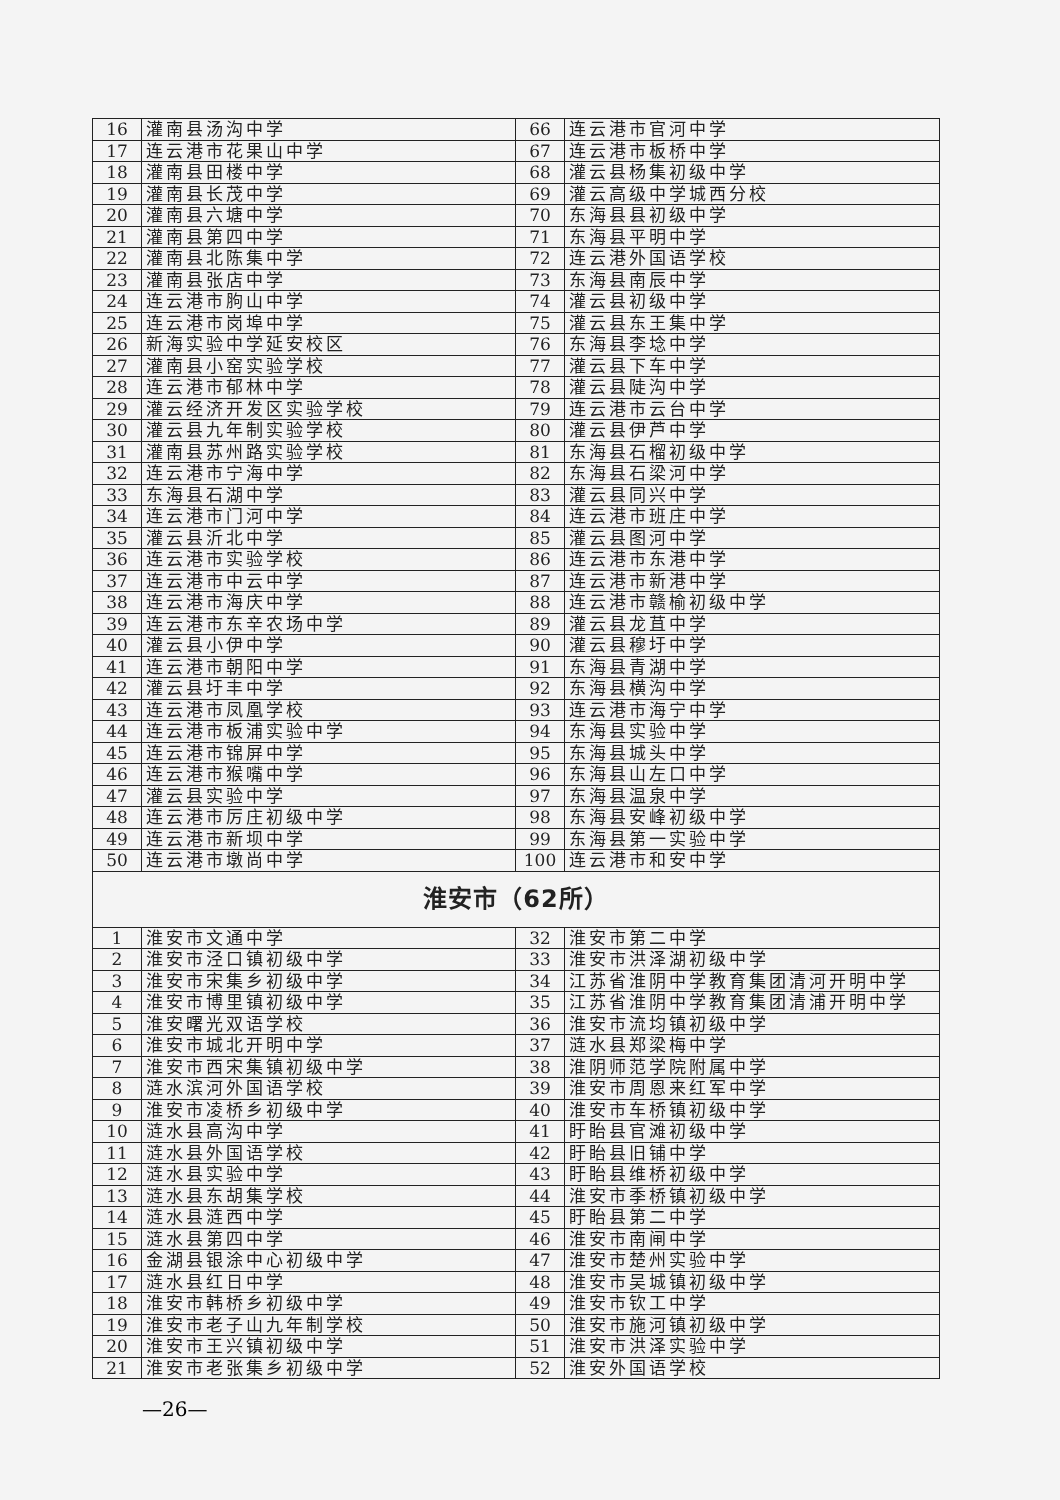| 16 | 灌南县汤沟中学 | 66 | 连云港市官河中学 |
| 17 | 连云港市花果山中学 | 67 | 连云港市板桥中学 |
| 18 | 灌南县田楼中学 | 68 | 灌云县杨集初级中学 |
| 19 | 灌南县长茂中学 | 69 | 灌云高级中学城西分校 |
| 20 | 灌南县六塘中学 | 70 | 东海县县初级中学 |
| 21 | 灌南县第四中学 | 71 | 东海县平明中学 |
| 22 | 灌南县北陈集中学 | 72 | 连云港外国语学校 |
| 23 | 灌南县张店中学 | 73 | 东海县南辰中学 |
| 24 | 连云港市朐山中学 | 74 | 灌云县初级中学 |
| 25 | 连云港市岗埠中学 | 75 | 灌云县东王集中学 |
| 26 | 新海实验中学延安校区 | 76 | 东海县李埝中学 |
| 27 | 灌南县小窑实验学校 | 77 | 灌云县下车中学 |
| 28 | 连云港市郁林中学 | 78 | 灌云县陡沟中学 |
| 29 | 灌云经济开发区实验学校 | 79 | 连云港市云台中学 |
| 30 | 灌云县九年制实验学校 | 80 | 灌云县伊芦中学 |
| 31 | 灌南县苏州路实验学校 | 81 | 东海县石榴初级中学 |
| 32 | 连云港市宁海中学 | 82 | 东海县石梁河中学 |
| 33 | 东海县石湖中学 | 83 | 灌云县同兴中学 |
| 34 | 连云港市门河中学 | 84 | 连云港市班庄中学 |
| 35 | 灌云县沂北中学 | 85 | 灌云县图河中学 |
| 36 | 连云港市实验学校 | 86 | 连云港市东港中学 |
| 37 | 连云港市中云中学 | 87 | 连云港市新港中学 |
| 38 | 连云港市海庆中学 | 88 | 连云港市赣榆初级中学 |
| 39 | 连云港市东辛农场中学 | 89 | 灌云县龙苴中学 |
| 40 | 灌云县小伊中学 | 90 | 灌云县穆圩中学 |
| 41 | 连云港市朝阳中学 | 91 | 东海县青湖中学 |
| 42 | 灌云县圩丰中学 | 92 | 东海县横沟中学 |
| 43 | 连云港市凤凰学校 | 93 | 连云港市海宁中学 |
| 44 | 连云港市板浦实验中学 | 94 | 东海县实验中学 |
| 45 | 连云港市锦屏中学 | 95 | 东海县城头中学 |
| 46 | 连云港市猴嘴中学 | 96 | 东海县山左口中学 |
| 47 | 灌云县实验中学 | 97 | 东海县温泉中学 |
| 48 | 连云港市厉庄初级中学 | 98 | 东海县安峰初级中学 |
| 49 | 连云港市新坝中学 | 99 | 东海县第一实验中学 |
| 50 | 连云港市墩尚中学 | 100 | 连云港市和安中学 |
| 淮安市（62所） | | | |
| 1 | 淮安市文通中学 | 32 | 淮安市第二中学 |
| 2 | 淮安市泾口镇初级中学 | 33 | 淮安市洪泽湖初级中学 |
| 3 | 淮安市宋集乡初级中学 | 34 | 江苏省淮阴中学教育集团清河开明中学 |
| 4 | 淮安市博里镇初级中学 | 35 | 江苏省淮阴中学教育集团清浦开明中学 |
| 5 | 淮安曙光双语学校 | 36 | 淮安市流均镇初级中学 |
| 6 | 淮安市城北开明中学 | 37 | 涟水县郑梁梅中学 |
| 7 | 淮安市西宋集镇初级中学 | 38 | 淮阴师范学院附属中学 |
| 8 | 涟水滨河外国语学校 | 39 | 淮安市周恩来红军中学 |
| 9 | 淮安市凌桥乡初级中学 | 40 | 淮安市车桥镇初级中学 |
| 10 | 涟水县高沟中学 | 41 | 盱眙县官滩初级中学 |
| 11 | 涟水县外国语学校 | 42 | 盱眙县旧铺中学 |
| 12 | 涟水县实验中学 | 43 | 盱眙县维桥初级中学 |
| 13 | 涟水县东胡集学校 | 44 | 淮安市季桥镇初级中学 |
| 14 | 涟水县涟西中学 | 45 | 盱眙县第二中学 |
| 15 | 涟水县第四中学 | 46 | 淮安市南闸中学 |
| 16 | 金湖县银涂中心初级中学 | 47 | 淮安市楚州实验中学 |
| 17 | 涟水县红日中学 | 48 | 淮安市吴城镇初级中学 |
| 18 | 淮安市韩桥乡初级中学 | 49 | 淮安市钦工中学 |
| 19 | 淮安市老子山九年制学校 | 50 | 淮安市施河镇初级中学 |
| 20 | 淮安市王兴镇初级中学 | 51 | 淮安市洪泽实验中学 |
| 21 | 淮安市老张集乡初级中学 | 52 | 淮安外国语学校 |
—26—